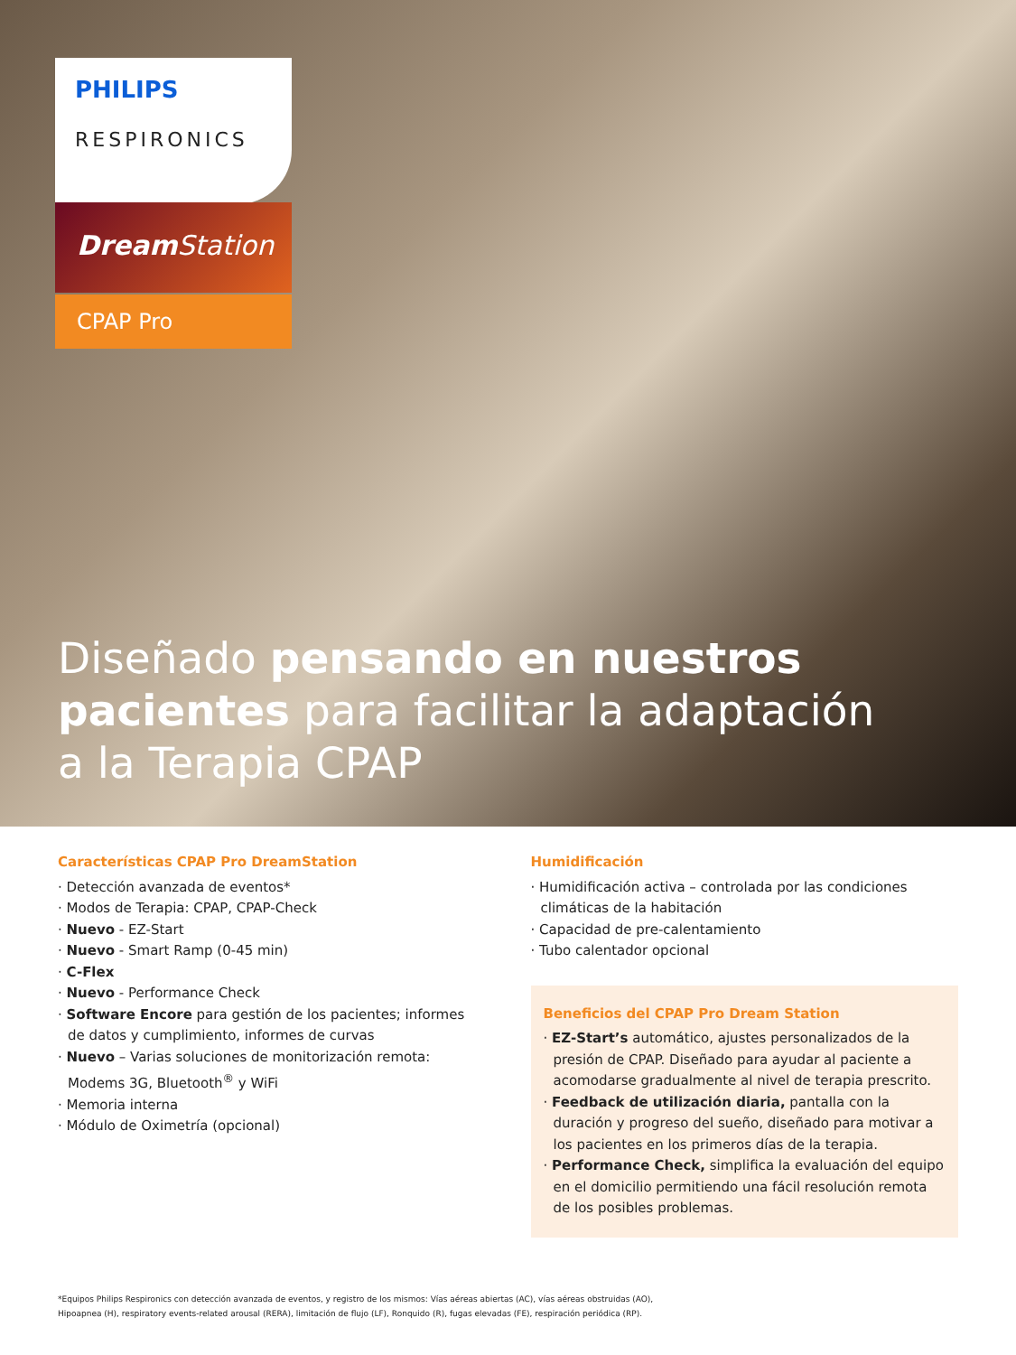PHILIPS
RESPIRONICS
Dream Station
CPAP Pro
Diseñado pensando en nuestros pacientes para facilitar la adaptación
a la Terapia CPAP
Características CPAP Pro DreamStation
· Detección avanzada de eventos*
· Modos de Terapia: CPAP, CPAP-Check
· Nuevo - EZ-Start
· Nuevo - Smart Ramp (0-45 min)
· C-Flex
· Nuevo - Performance Check
· Software Encore para gestión de los pacientes; informes de datos y cumplimiento, informes de curvas
· Nuevo – Varias soluciones de monitorización remota: Modems 3G, Bluetooth<sup>®</sup> y WiFi
· Memoria interna
· Módulo de Oximetría (opcional)
Humidificación
· Humidificación activa – controlada por las condiciones climáticas de la habitación
· Capacidad de pre-calentamiento
· Tubo calentador opcional
Beneficios del CPAP Pro Dream Station
· EZ-Start’s automático, ajustes personalizados de la presión de CPAP. Diseñado para ayudar al paciente a acomodarse gradualmente al nivel de terapia prescrito.
· Feedback de utilización diaria, pantalla con la duración y progreso del sueño, diseñado para motivar a los pacientes en los primeros días de la terapia.
· Performance Check, simplifica la evaluación del equipo en el domicilio permitiendo una fácil resolución remota de los posibles problemas.
*Equipos Philips Respironics con detección avanzada de eventos, y registro de los mismos: Vías aéreas abiertas (AC), vías aéreas obstruidas (AO),
Hipoapnea (H), respiratory events-related arousal (RERA), limitación de flujo (LF), Ronquido (R), fugas elevadas (FE), respiración periódica (RP).